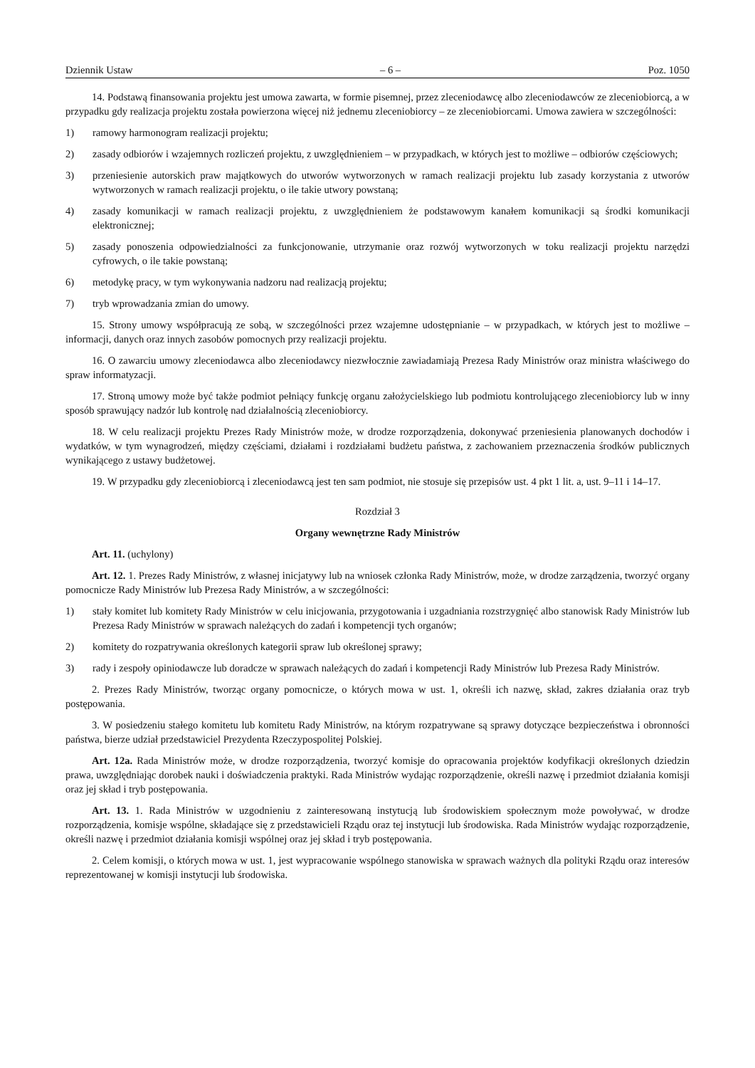Dziennik Ustaw – 6 – Poz. 1050
14. Podstawą finansowania projektu jest umowa zawarta, w formie pisemnej, przez zleceniodawcę albo zleceniodawców ze zleceniobiorcą, a w przypadku gdy realizacja projektu została powierzona więcej niż jednemu zleceniobiorcy – ze zleceniobiorcami. Umowa zawiera w szczególności:
1) ramowy harmonogram realizacji projektu;
2) zasady odbiorów i wzajemnych rozliczeń projektu, z uwzględnieniem – w przypadkach, w których jest to możliwe – odbiorów częściowych;
3) przeniesienie autorskich praw majątkowych do utworów wytworzonych w ramach realizacji projektu lub zasady korzystania z utworów wytworzonych w ramach realizacji projektu, o ile takie utwory powstaną;
4) zasady komunikacji w ramach realizacji projektu, z uwzględnieniem że podstawowym kanałem komunikacji są środki komunikacji elektronicznej;
5) zasady ponoszenia odpowiedzialności za funkcjonowanie, utrzymanie oraz rozwój wytworzonych w toku realizacji projektu narzędzi cyfrowych, o ile takie powstaną;
6) metodykę pracy, w tym wykonywania nadzoru nad realizacją projektu;
7) tryb wprowadzania zmian do umowy.
15. Strony umowy współpracują ze sobą, w szczególności przez wzajemne udostępnianie – w przypadkach, w których jest to możliwe – informacji, danych oraz innych zasobów pomocnych przy realizacji projektu.
16. O zawarciu umowy zleceniodawca albo zleceniodawcy niezwłocznie zawiadamiają Prezesa Rady Ministrów oraz ministra właściwego do spraw informatyzacji.
17. Stroną umowy może być także podmiot pełniący funkcję organu założycielskiego lub podmiotu kontrolującego zleceniobiorcy lub w inny sposób sprawujący nadzór lub kontrolę nad działalnością zleceniobiorcy.
18. W celu realizacji projektu Prezes Rady Ministrów może, w drodze rozporządzenia, dokonywać przeniesienia planowanych dochodów i wydatków, w tym wynagrodzeń, między częściami, działami i rozdziałami budżetu państwa, z zachowaniem przeznaczenia środków publicznych wynikającego z ustawy budżetowej.
19. W przypadku gdy zleceniobiorcą i zleceniodawcą jest ten sam podmiot, nie stosuje się przepisów ust. 4 pkt 1 lit. a, ust. 9–11 i 14–17.
Rozdział 3
Organy wewnętrzne Rady Ministrów
Art. 11. (uchylony)
Art. 12. 1. Prezes Rady Ministrów, z własnej inicjatywy lub na wniosek członka Rady Ministrów, może, w drodze zarządzenia, tworzyć organy pomocnicze Rady Ministrów lub Prezesa Rady Ministrów, a w szczególności:
1) stały komitet lub komitety Rady Ministrów w celu inicjowania, przygotowania i uzgadniania rozstrzygnięć albo stanowisk Rady Ministrów lub Prezesa Rady Ministrów w sprawach należących do zadań i kompetencji tych organów;
2) komitety do rozpatrywania określonych kategorii spraw lub określonej sprawy;
3) rady i zespoły opiniodawcze lub doradcze w sprawach należących do zadań i kompetencji Rady Ministrów lub Prezesa Rady Ministrów.
2. Prezes Rady Ministrów, tworząc organy pomocnicze, o których mowa w ust. 1, określi ich nazwę, skład, zakres działania oraz tryb postępowania.
3. W posiedzeniu stałego komitetu lub komitetu Rady Ministrów, na którym rozpatrywane są sprawy dotyczące bezpieczeństwa i obronności państwa, bierze udział przedstawiciel Prezydenta Rzeczypospolitej Polskiej.
Art. 12a. Rada Ministrów może, w drodze rozporządzenia, tworzyć komisje do opracowania projektów kodyfikacji określonych dziedzin prawa, uwzględniając dorobek nauki i doświadczenia praktyki. Rada Ministrów wydając rozporządzenie, określi nazwę i przedmiot działania komisji oraz jej skład i tryb postępowania.
Art. 13. 1. Rada Ministrów w uzgodnieniu z zainteresowaną instytucją lub środowiskiem społecznym może powoływać, w drodze rozporządzenia, komisje wspólne, składające się z przedstawicieli Rządu oraz tej instytucji lub środowiska. Rada Ministrów wydając rozporządzenie, określi nazwę i przedmiot działania komisji wspólnej oraz jej skład i tryb postępowania.
2. Celem komisji, o których mowa w ust. 1, jest wypracowanie wspólnego stanowiska w sprawach ważnych dla polityki Rządu oraz interesów reprezentowanej w komisji instytucji lub środowiska.